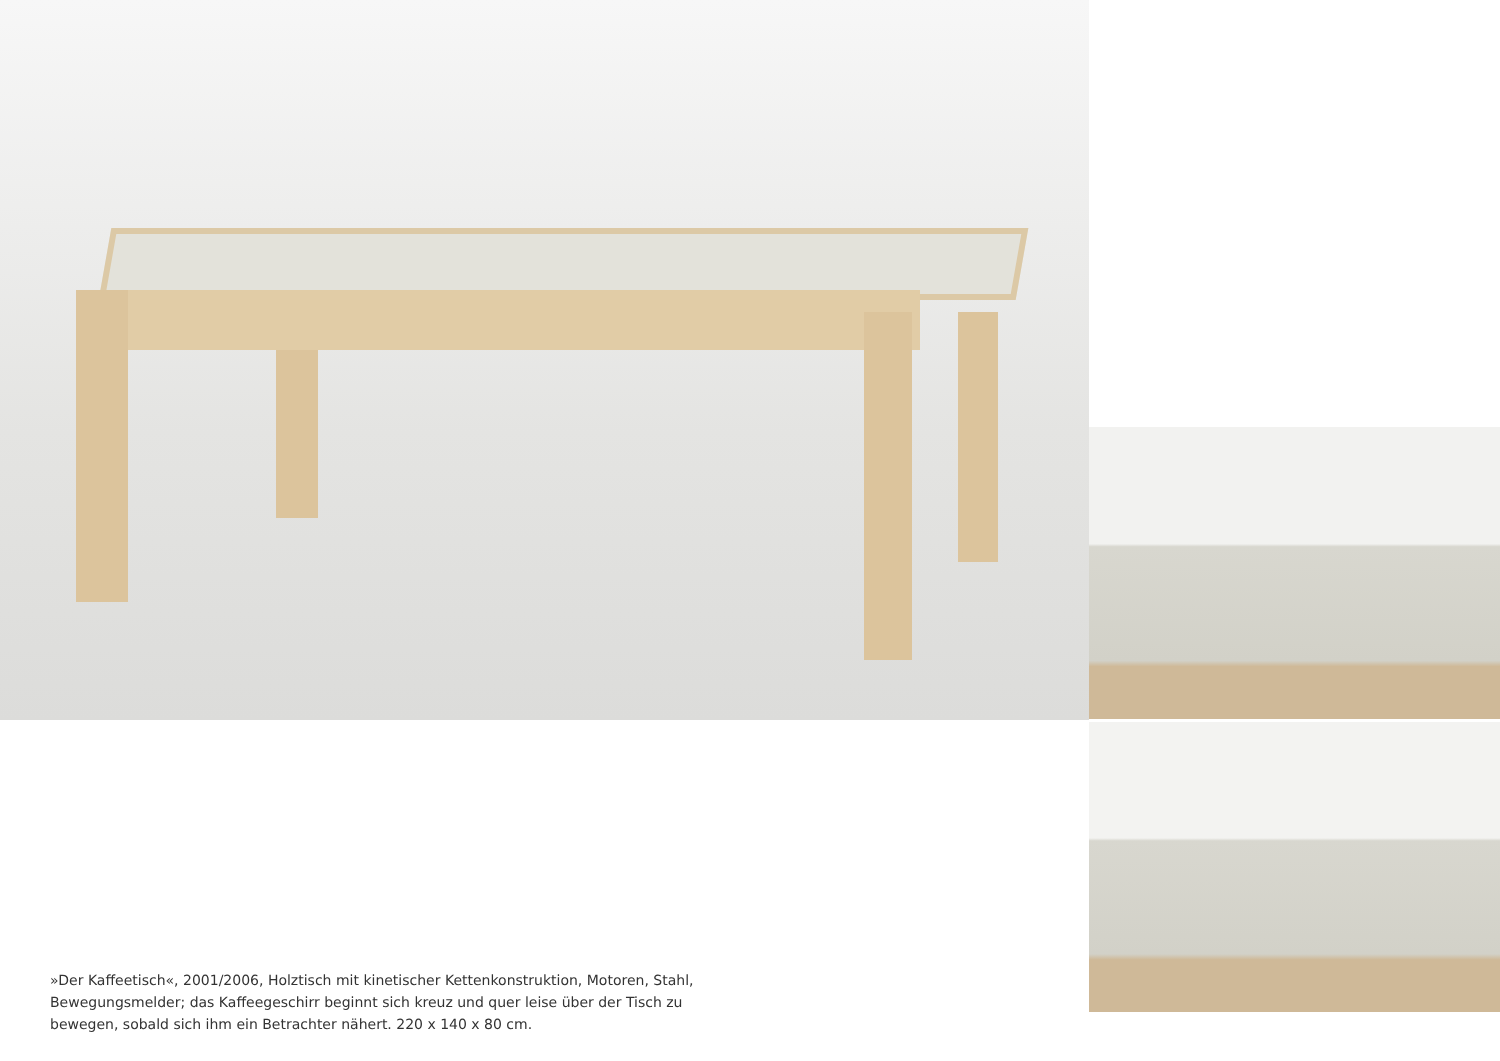»Der Kaffeetisch«, 2001/2006, Holztisch mit kinetischer Kettenkonstruktion, Motoren, Stahl, Bewegungsmelder; das Kaffeegeschirr beginnt sich kreuz und quer leise über der Tisch zu bewegen, sobald sich ihm ein Betrachter nähert. 220 x 140 x 80 cm.